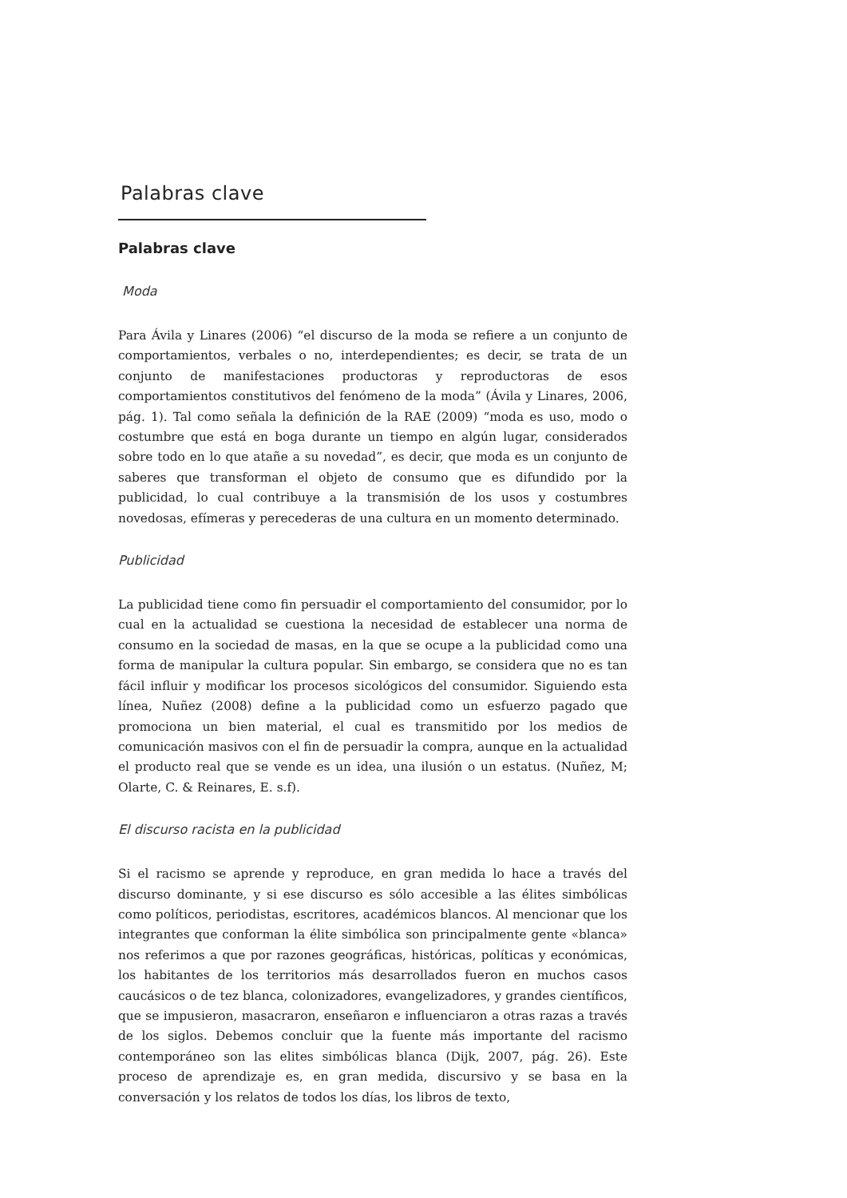Palabras clave
Palabras clave
Moda
Para Ávila y Linares (2006) “el discurso de la moda se refiere a un conjunto de comportamientos, verbales o no, interdependientes; es decir, se trata de un conjunto de manifestaciones productoras y reproductoras de esos comportamientos constitutivos del fenómeno de la moda” (Ávila y Linares, 2006, pág. 1). Tal como señala la definición de la RAE (2009) “moda es uso, modo o costumbre que está en boga durante un tiempo en algún lugar, considerados sobre todo en lo que atañe a su novedad”, es decir, que moda es un conjunto de saberes que transforman el objeto de consumo que es difundido por la publicidad, lo cual contribuye a la transmisión de los usos y costumbres novedosas, efímeras y perecederas de una cultura en un momento determinado.
Publicidad
La publicidad tiene como fin persuadir el comportamiento del consumidor, por lo cual en la actualidad se cuestiona la necesidad de establecer una norma de consumo en la sociedad de masas, en la que se ocupe a la publicidad como una forma de manipular la cultura popular. Sin embargo, se considera que no es tan fácil influir y modificar los procesos sicológicos del consumidor. Siguiendo esta línea, Nuñez (2008) define a la publicidad como un esfuerzo pagado que promociona un bien material, el cual es transmitido por los medios de comunicación masivos con el fin de persuadir la compra, aunque en la actualidad el producto real que se vende es un idea, una ilusión o un estatus. (Nuñez, M; Olarte, C. & Reinares, E. s.f).
El discurso racista en la publicidad
Si el racismo se aprende y reproduce, en gran medida lo hace a través del discurso dominante, y si ese discurso es sólo accesible a las élites simbólicas como políticos, periodistas, escritores, académicos blancos. Al mencionar que los integrantes que conforman la élite simbólica son principalmente gente «blanca» nos referimos a que por razones geográficas, históricas, políticas y económicas, los habitantes de los territorios más desarrollados fueron en muchos casos caucásicos o de tez blanca, colonizadores, evangelizadores, y grandes científicos, que se impusieron, masacraron, enseñaron e influenciaron a otras razas a través de los siglos. Debemos concluir que la fuente más importante del racismo contemporáneo son las elites simbólicas blanca (Dijk, 2007, pág. 26). Este proceso de aprendizaje es, en gran medida, discursivo y se basa en la conversación y los relatos de todos los días, los libros de texto,